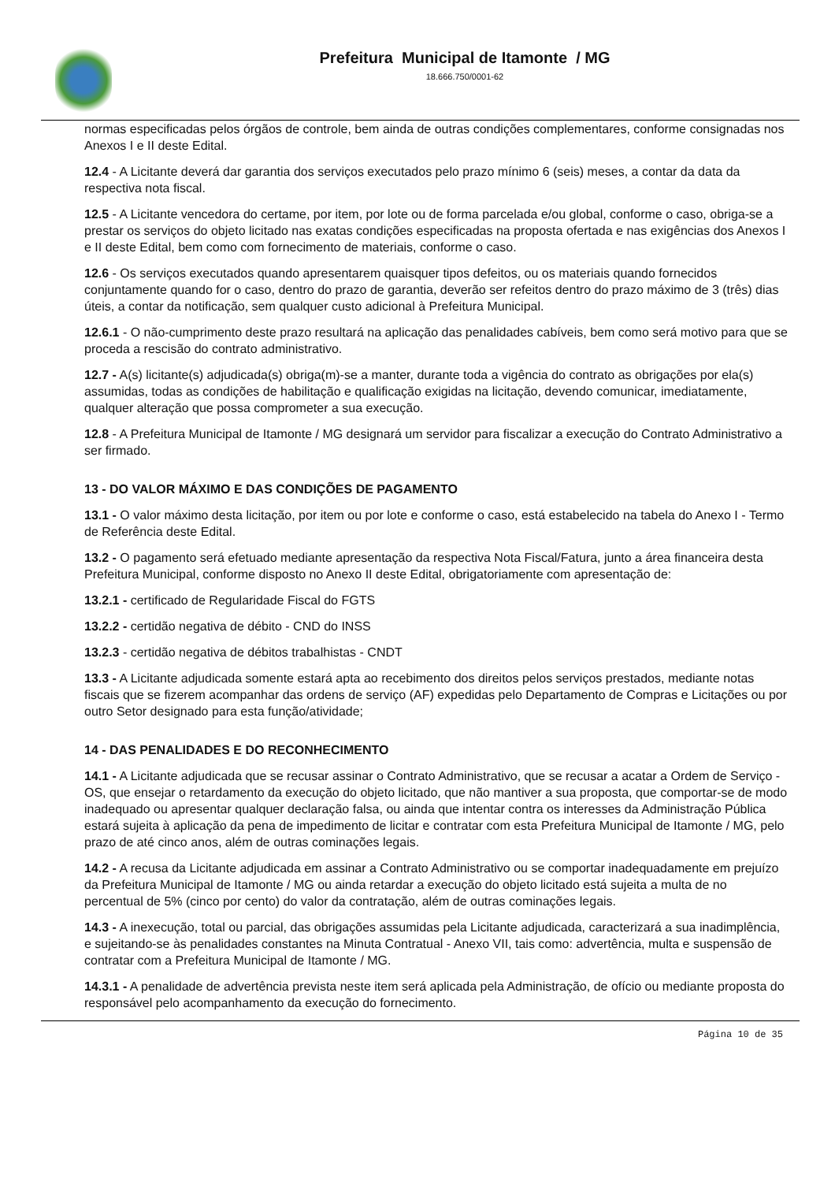Prefeitura Municipal de Itamonte / MG
18.666.750/0001-62
normas especificadas pelos órgãos de controle, bem ainda de outras condições complementares, conforme consignadas nos Anexos I e II deste Edital.
12.4 - A Licitante deverá dar garantia dos serviços executados pelo prazo mínimo 6 (seis) meses, a contar da data da respectiva nota fiscal.
12.5 - A Licitante vencedora do certame, por item, por lote ou de forma parcelada e/ou global, conforme o caso, obriga-se a prestar os serviços do objeto licitado nas exatas condições especificadas na proposta ofertada e nas exigências dos Anexos I e II deste Edital, bem como com fornecimento de materiais, conforme o caso.
12.6 - Os serviços executados quando apresentarem quaisquer tipos defeitos, ou os materiais quando fornecidos conjuntamente quando for o caso, dentro do prazo de garantia, deverão ser refeitos dentro do prazo máximo de 3 (três) dias úteis, a contar da notificação, sem qualquer custo adicional à Prefeitura Municipal.
12.6.1 - O não-cumprimento deste prazo resultará na aplicação das penalidades cabíveis, bem como será motivo para que se proceda a rescisão do contrato administrativo.
12.7 - A(s) licitante(s) adjudicada(s) obriga(m)-se a manter, durante toda a vigência do contrato as obrigações por ela(s) assumidas, todas as condições de habilitação e qualificação exigidas na licitação, devendo comunicar, imediatamente, qualquer alteração que possa comprometer a sua execução.
12.8 - A Prefeitura Municipal de Itamonte / MG designará um servidor para fiscalizar a execução do Contrato Administrativo a ser firmado.
13 - DO VALOR MÁXIMO E DAS CONDIÇÕES DE PAGAMENTO
13.1 - O valor máximo desta licitação, por item ou por lote e conforme o caso, está estabelecido na tabela do Anexo I - Termo de Referência deste Edital.
13.2 - O pagamento será efetuado mediante apresentação da respectiva Nota Fiscal/Fatura, junto a área financeira desta Prefeitura Municipal, conforme disposto no Anexo II deste Edital, obrigatoriamente com apresentação de:
13.2.1 - certificado de Regularidade Fiscal do FGTS
13.2.2 - certidão negativa de débito - CND do INSS
13.2.3 - certidão negativa de débitos trabalhistas - CNDT
13.3 - A Licitante adjudicada somente estará apta ao recebimento dos direitos pelos serviços prestados, mediante notas fiscais que se fizerem acompanhar das ordens de serviço (AF) expedidas pelo Departamento de Compras e Licitações ou por outro Setor designado para esta função/atividade;
14 - DAS PENALIDADES E DO RECONHECIMENTO
14.1 - A Licitante adjudicada que se recusar assinar o Contrato Administrativo, que se recusar a acatar a Ordem de Serviço - OS, que ensejar o retardamento da execução do objeto licitado, que não mantiver a sua proposta, que comportar-se de modo inadequado ou apresentar qualquer declaração falsa, ou ainda que intentar contra os interesses da Administração Pública estará sujeita à aplicação da pena de impedimento de licitar e contratar com esta Prefeitura Municipal de Itamonte / MG, pelo prazo de até cinco anos, além de outras cominações legais.
14.2 - A recusa da Licitante adjudicada em assinar a Contrato Administrativo ou se comportar inadequadamente em prejuízo da Prefeitura Municipal de Itamonte / MG ou ainda retardar a execução do objeto licitado está sujeita a multa de no percentual de 5% (cinco por cento) do valor da contratação, além de outras cominações legais.
14.3 - A inexecução, total ou parcial, das obrigações assumidas pela Licitante adjudicada, caracterizará a sua inadimplência, e sujeitando-se às penalidades constantes na Minuta Contratual - Anexo VII, tais como: advertência, multa e suspensão de contratar com a Prefeitura Municipal de Itamonte / MG.
14.3.1 - A penalidade de advertência prevista neste item será aplicada pela Administração, de ofício ou mediante proposta do responsável pelo acompanhamento da execução do fornecimento.
Página 10 de 35